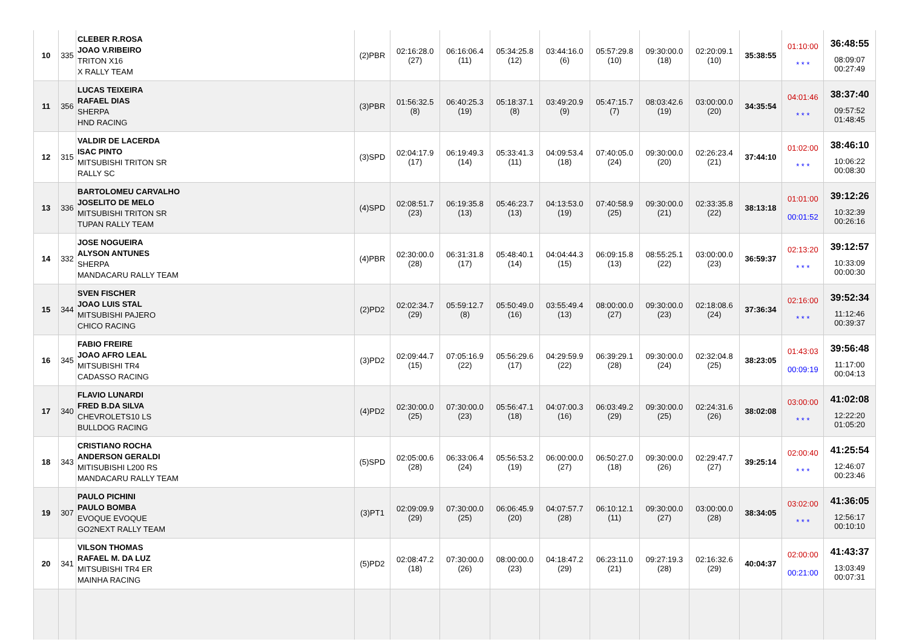| 10 | 335 | CLEBER R.ROSA JOAO V.RIBEIRO TRITON X16 X RALLY TEAM | (2)PBR | 02:16:28.0 (27) | 06:16:06.4 (11) | 05:34:25.8 (12) | 03:44:16.0 (6) | 05:57:29.8 (10) | 09:30:00.0 (18) | 02:20:09.1 (10) | 35:38:55 | 01:10:00 * * * | 36:48:55 08:09:07 00:27:49 |
| 11 | 356 | LUCAS TEIXEIRA RAFAEL DIAS SHERPA HND RACING | (3)PBR | 01:56:32.5 (8) | 06:40:25.3 (19) | 05:18:37.1 (8) | 03:49:20.9 (9) | 05:47:15.7 (7) | 08:03:42.6 (19) | 03:00:00.0 (20) | 34:35:54 | 04:01:46 * * * | 38:37:40 09:57:52 01:48:45 |
| 12 | 315 | VALDIR DE LACERDA ISAC PINTO MITSUBISHI TRITON SR RALLY SC | (3)SPD | 02:04:17.9 (17) | 06:19:49.3 (14) | 05:33:41.3 (11) | 04:09:53.4 (18) | 07:40:05.0 (24) | 09:30:00.0 (20) | 02:26:23.4 (21) | 37:44:10 | 01:02:00 * * * | 38:46:10 10:06:22 00:08:30 |
| 13 | 336 | BARTOLOMEU CARVALHO JOSELITO DE MELO MITSUBISHI TRITON SR TUPAN RALLY TEAM | (4)SPD | 02:08:51.7 (23) | 06:19:35.8 (13) | 05:46:23.7 (13) | 04:13:53.0 (19) | 07:40:58.9 (25) | 09:30:00.0 (21) | 02:33:35.8 (22) | 38:13:18 | 01:01:00 00:01:52 | 39:12:26 10:32:39 00:26:16 |
| 14 | 332 | JOSE NOGUEIRA ALYSON ANTUNES SHERPA MANDACARU RALLY TEAM | (4)PBR | 02:30:00.0 (28) | 06:31:31.8 (17) | 05:48:40.1 (14) | 04:04:44.3 (15) | 06:09:15.8 (13) | 08:55:25.1 (22) | 03:00:00.0 (23) | 36:59:37 | 02:13:20 * * * | 39:12:57 10:33:09 00:00:30 |
| 15 | 344 | SVEN FISCHER JOAO LUIS STAL MITSUBISHI PAJERO CHICO RACING | (2)PD2 | 02:02:34.7 (29) | 05:59:12.7 (8) | 05:50:49.0 (16) | 03:55:49.4 (13) | 08:00:00.0 (27) | 09:30:00.0 (23) | 02:18:08.6 (24) | 37:36:34 | 02:16:00 * * * | 39:52:34 11:12:46 00:39:37 |
| 16 | 345 | FABIO FREIRE JOAO AFRO LEAL MITSUBISHI TR4 CADASSO RACING | (3)PD2 | 02:09:44.7 (15) | 07:05:16.9 (22) | 05:56:29.6 (17) | 04:29:59.9 (22) | 06:39:29.1 (28) | 09:30:00.0 (24) | 02:32:04.8 (25) | 38:23:05 | 01:43:03 00:09:19 | 39:56:48 11:17:00 00:04:13 |
| 17 | 340 | FLAVIO LUNARDI FRED B.DA SILVA CHEVROLETS10 LS BULLDOG RACING | (4)PD2 | 02:30:00.0 (25) | 07:30:00.0 (23) | 05:56:47.1 (18) | 04:07:00.3 (16) | 06:03:49.2 (29) | 09:30:00.0 (25) | 02:24:31.6 (26) | 38:02:08 | 03:00:00 * * * | 41:02:08 12:22:20 01:05:20 |
| 18 | 343 | CRISTIANO ROCHA ANDERSON GERALDI MITISUBISHI L200 RS MANDACARU RALLY TEAM | (5)SPD | 02:05:00.6 (28) | 06:33:06.4 (24) | 05:56:53.2 (19) | 06:00:00.0 (27) | 06:50:27.0 (18) | 09:30:00.0 (26) | 02:29:47.7 (27) | 39:25:14 | 02:00:40 * * * | 41:25:54 12:46:07 00:23:46 |
| 19 | 307 | PAULO PICHINI PAULO BOMBA EVOQUE EVOQUE GO2NEXT RALLY TEAM | (3)PT1 | 02:09:09.9 (29) | 07:30:00.0 (25) | 06:06:45.9 (20) | 04:07:57.7 (28) | 06:10:12.1 (11) | 09:30:00.0 (27) | 03:00:00.0 (28) | 38:34:05 | 03:02:00 * * * | 41:36:05 12:56:17 00:10:10 |
| 20 | 341 | VILSON THOMAS RAFAEL M. DA LUZ MITSUBISHI TR4 ER MAINHA RACING | (5)PD2 | 02:08:47.2 (18) | 07:30:00.0 (26) | 08:00:00.0 (23) | 04:18:47.2 (29) | 06:23:11.0 (21) | 09:27:19.3 (28) | 02:16:32.6 (29) | 40:04:37 | 02:00:00 00:21:00 | 41:43:37 13:03:49 00:07:31 |